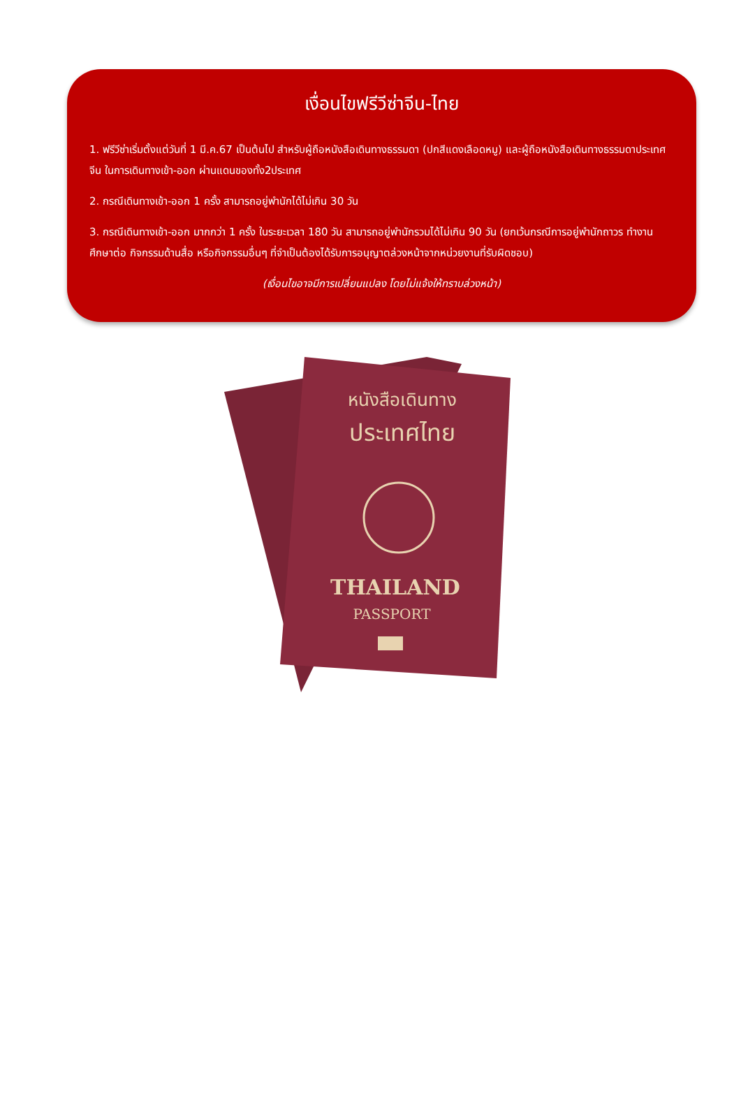เงื่อนไขฟรีวีซ่าจีน-ไทย
1. ฟรีวีซ่าเริ่มตั้งแต่วันที่ 1 มี.ค.67 เป็นต้นไป สำหรับผู้ถือหนังสือเดินทางธรรมดา (ปกสีแดงเลือดหมู) และผู้ถือหนังสือเดินทางธรรมดาประเทศจีน ในการเดินทางเข้า-ออก ผ่านแดนของทั้ง2ประเทศ
2. กรณีเดินทางเข้า-ออก 1 ครั้ง สามารถอยู่พำนักได้ไม่เกิน 30 วัน
3. กรณีเดินทางเข้า-ออก มากกว่า 1 ครั้ง ในระยะเวลา 180 วัน สามารถอยู่พำนักรวมได้ไม่เกิน 90 วัน (ยกเว้นกรณีการอยู่พำนักถาวร ทำงาน ศึกษาต่อ กิจกรรมด้านสื่อ หรือกิจกรรมอื่นๆ ที่จำเป็นต้องได้รับการอนุญาตล่วงหน้าจากหน่วยงานที่รับผิดชอบ)
(เงื่อนไขอาจมีการเปลี่ยนแปลง โดยไม่แจ้งให้ทราบล่วงหน้า)
หนังสือเดินทาง
ประเทศไทย
THAILAND
PASSPORT